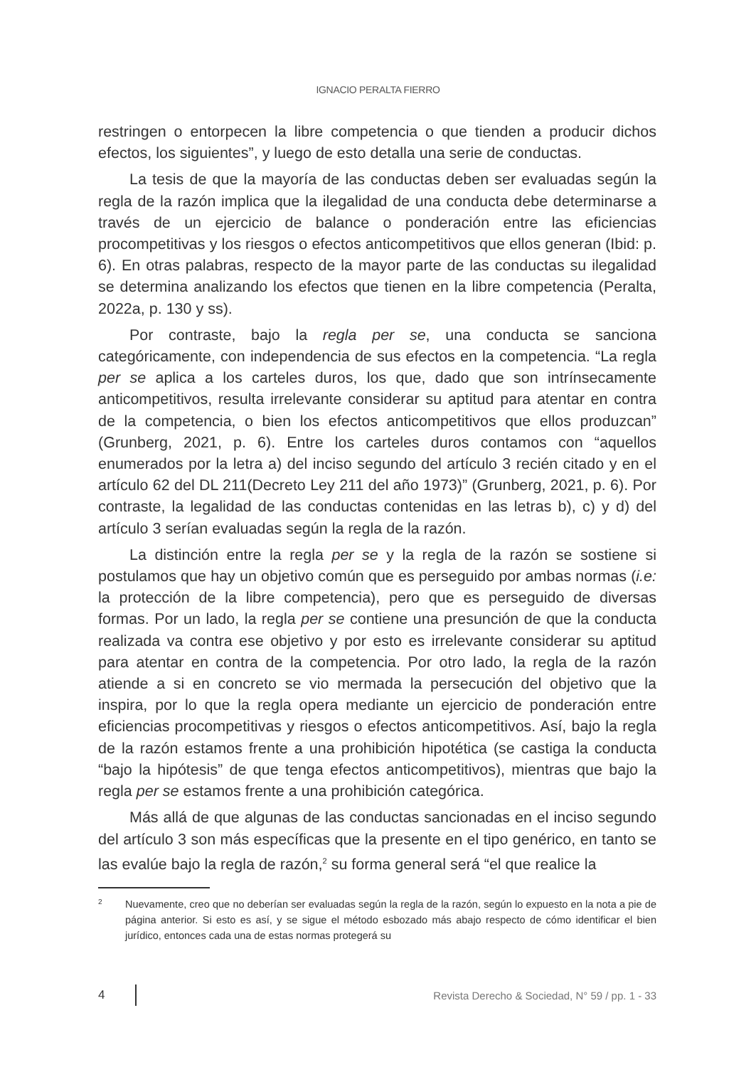IGNACIO PERALTA FIERRO
restringen o entorpecen la libre competencia o que tienden a producir dichos efectos, los siguientes”, y luego de esto detalla una serie de conductas.
La tesis de que la mayoría de las conductas deben ser evaluadas según la regla de la razón implica que la ilegalidad de una conducta debe determinarse a través de un ejercicio de balance o ponderación entre las eficiencias procompetitivas y los riesgos o efectos anticompetitivos que ellos generan (Ibid: p. 6). En otras palabras, respecto de la mayor parte de las conductas su ilegalidad se determina analizando los efectos que tienen en la libre competencia (Peralta, 2022a, p. 130 y ss).
Por contraste, bajo la regla per se, una conducta se sanciona categóricamente, con independencia de sus efectos en la competencia. “La regla per se aplica a los carteles duros, los que, dado que son intrínsecamente anticompetitivos, resulta irrelevante considerar su aptitud para atentar en contra de la competencia, o bien los efectos anticompetitivos que ellos produzcan” (Grunberg, 2021, p. 6). Entre los carteles duros contamos con “aquellos enumerados por la letra a) del inciso segundo del artículo 3 recién citado y en el artículo 62 del DL 211(Decreto Ley 211 del año 1973)” (Grunberg, 2021, p. 6). Por contraste, la legalidad de las conductas contenidas en las letras b), c) y d) del artículo 3 serían evaluadas según la regla de la razón.
La distinción entre la regla per se y la regla de la razón se sostiene si postulamos que hay un objetivo común que es perseguido por ambas normas (i.e: la protección de la libre competencia), pero que es perseguido de diversas formas. Por un lado, la regla per se contiene una presunción de que la conducta realizada va contra ese objetivo y por esto es irrelevante considerar su aptitud para atentar en contra de la competencia. Por otro lado, la regla de la razón atiende a si en concreto se vio mermada la persecución del objetivo que la inspira, por lo que la regla opera mediante un ejercicio de ponderación entre eficiencias procompetitivas y riesgos o efectos anticompetitivos. Así, bajo la regla de la razón estamos frente a una prohibición hipotética (se castiga la conducta “bajo la hipótesis” de que tenga efectos anticompetitivos), mientras que bajo la regla per se estamos frente a una prohibición categórica.
Más allá de que algunas de las conductas sancionadas en el inciso segundo del artículo 3 son más específicas que la presente en el tipo genérico, en tanto se las evalúe bajo la regla de razón,<sup>2</sup> su forma general será “el que realice la
2 Nuevamente, creo que no deberían ser evaluadas según la regla de la razón, según lo expuesto en la nota a pie de página anterior. Si esto es así, y se sigue el método esbozado más abajo respecto de cómo identificar el bien jurídico, entonces cada una de estas normas protegerá su
4 Revista Derecho & Sociedad, N° 59 / pp. 1 - 33